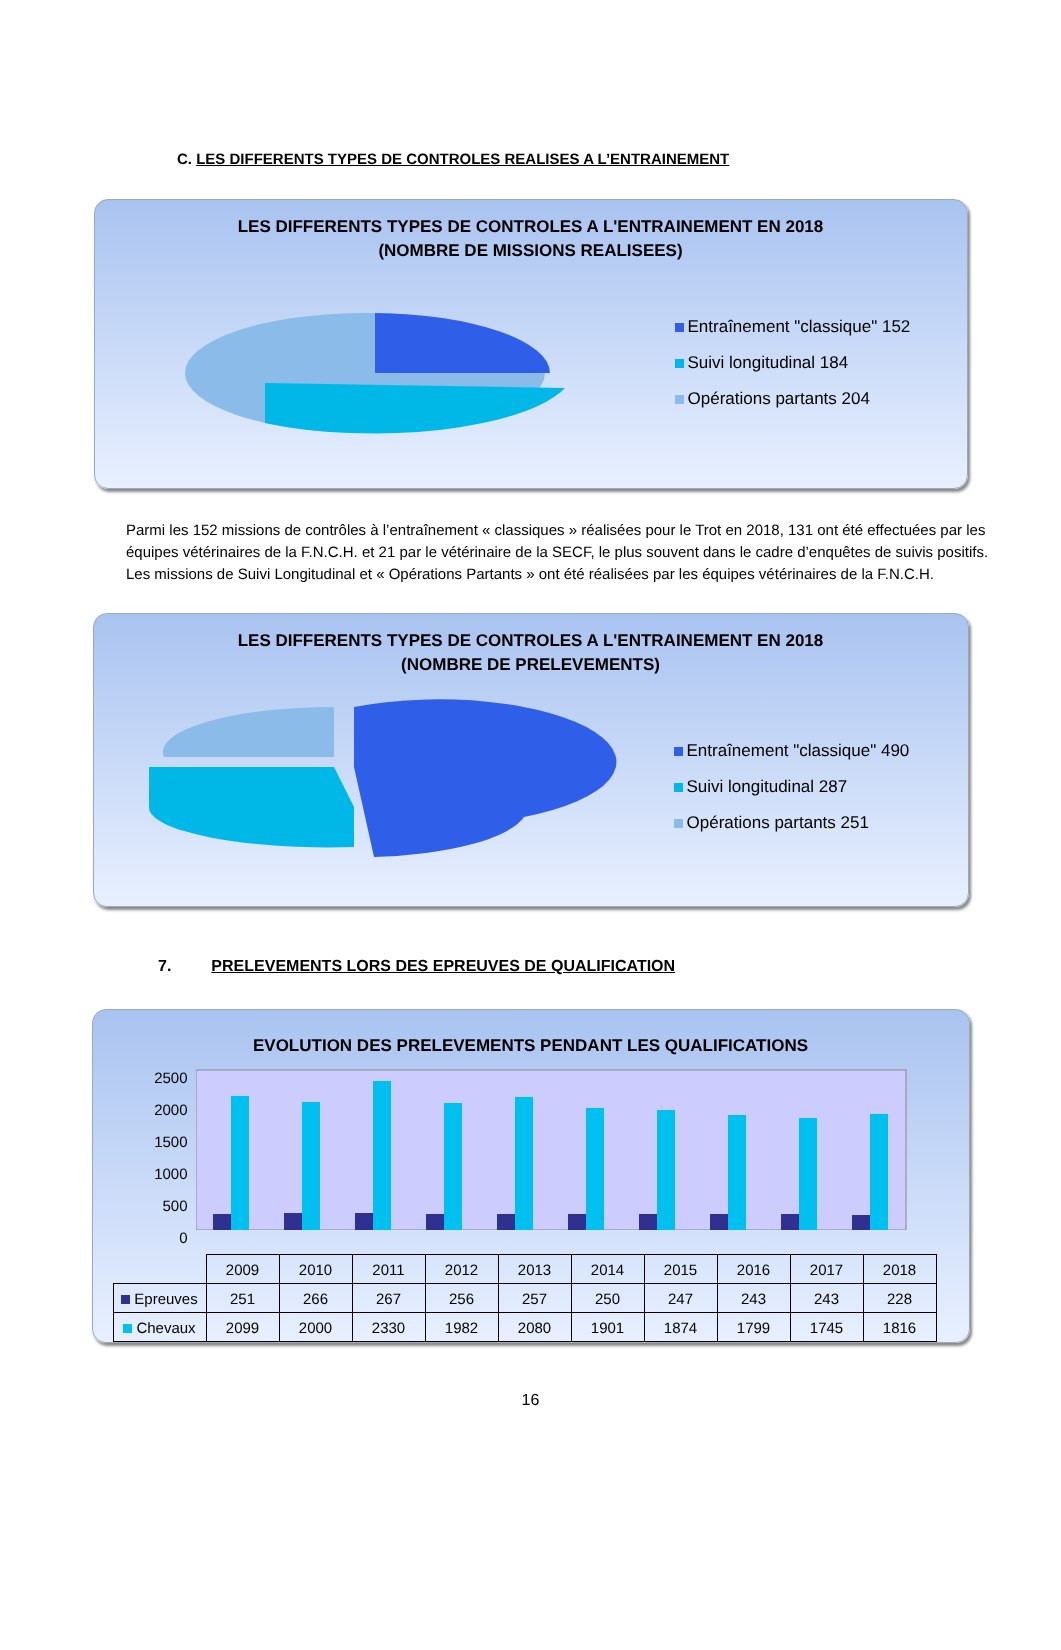C. LES DIFFERENTS TYPES DE CONTROLES REALISES A L’ENTRAINEMENT
LES DIFFERENTS TYPES DE CONTROLES A L'ENTRAINEMENT EN 2018
(NOMBRE DE MISSIONS REALISEES)
Entraînement "classique" 152
Suivi longitudinal 184
Opérations partants 204
Parmi les 152 missions de contrôles à l’entraînement « classiques » réalisées pour le Trot en 2018, 131 ont été effectuées par les équipes vétérinaires de la F.N.C.H. et 21 par le vétérinaire de la SECF, le plus souvent dans le cadre d’enquêtes de suivis positifs.
Les missions de Suivi Longitudinal et « Opérations Partants » ont été réalisées par les équipes vétérinaires de la F.N.C.H.
LES DIFFERENTS TYPES DE CONTROLES A L'ENTRAINEMENT EN 2018
(NOMBRE DE PRELEVEMENTS)
Entraînement "classique" 490
Suivi longitudinal 287
Opérations partants 251
7. PRELEVEMENTS LORS DES EPREUVES DE QUALIFICATION
EVOLUTION DES PRELEVEMENTS PENDANT LES QUALIFICATIONS
2500
2000
1500
1000
500
0
| | 2009 | 2010 | 2011 | 2012 | 2013 | 2014 | 2015 | 2016 | 2017 | 2018 |
| Epreuves | 251 | 266 | 267 | 256 | 257 | 250 | 247 | 243 | 243 | 228 |
| Chevaux | 2099 | 2000 | 2330 | 1982 | 2080 | 1901 | 1874 | 1799 | 1745 | 1816 |
16